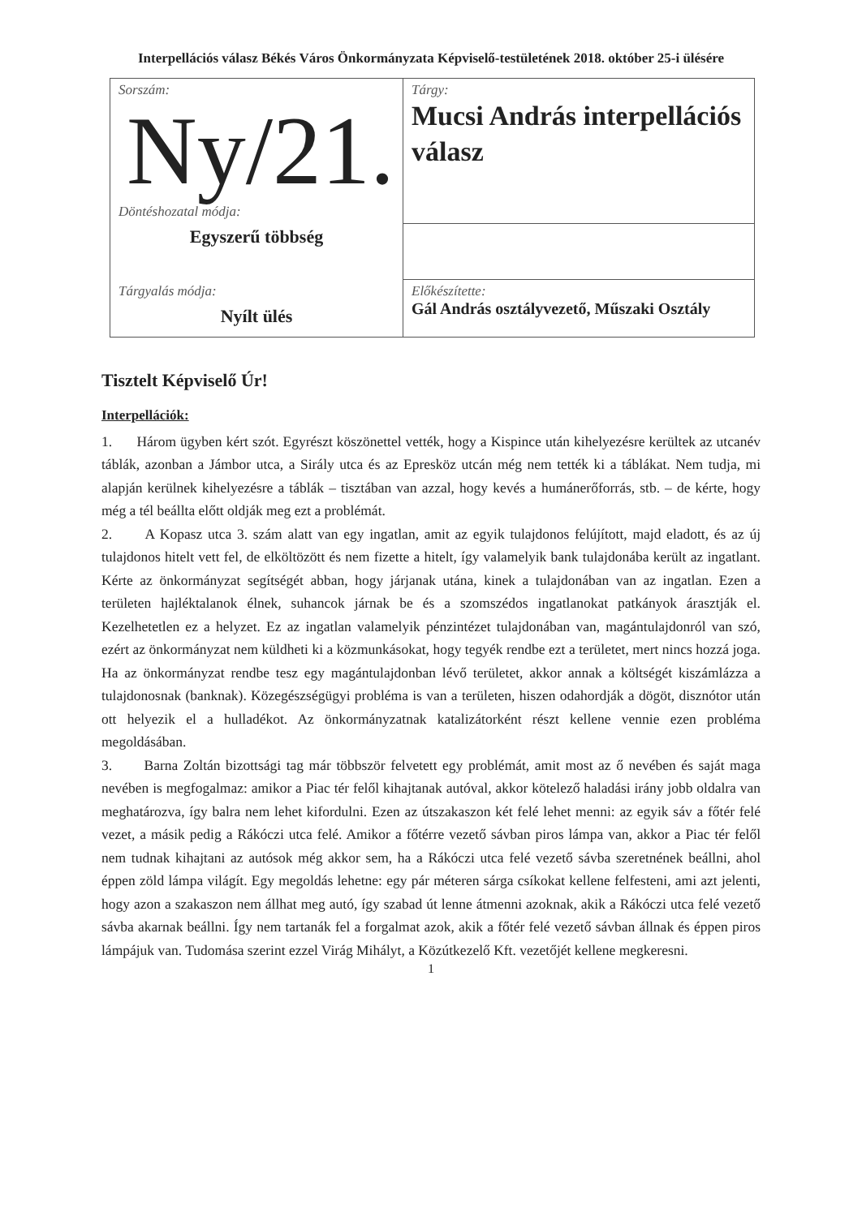Interpellációs válasz Békés Város Önkormányzata Képviselő-testületének 2018. október 25-i ülésére
| Sorszám: Ny/21. Döntéshozatal módja: Egyszerű többség | Tárgy: Mucsi András interpellációs válasz |
| Tárgyalás módja: Nyílt ülés | Előkészítette: Gál András osztályvezető, Műszaki Osztály |
Tisztelt Képviselő Úr!
Interpellációk:
1. Három ügyben kért szót. Egyrészt köszönettel vették, hogy a Kispince után kihelyezésre kerültek az utcanév táblák, azonban a Jámbor utca, a Sirály utca és az Epresköz utcán még nem tették ki a táblákat. Nem tudja, mi alapján kerülnek kihelyezésre a táblák – tisztában van azzal, hogy kevés a humánerőforrás, stb. – de kérte, hogy még a tél beállta előtt oldják meg ezt a problémát.
2. A Kopasz utca 3. szám alatt van egy ingatlan, amit az egyik tulajdonos felújított, majd eladott, és az új tulajdonos hitelt vett fel, de elköltözött és nem fizette a hitelt, így valamelyik bank tulajdonába került az ingatlant. Kérte az önkormányzat segítségét abban, hogy járjanak utána, kinek a tulajdonában van az ingatlan. Ezen a területen hajléktalanok élnek, suhancok járnak be és a szomszédos ingatlanokat patkányok árasztják el. Kezelhetetlen ez a helyzet. Ez az ingatlan valamelyik pénzintézet tulajdonában van, magántulajdonról van szó, ezért az önkormányzat nem küldheti ki a közmunkásokat, hogy tegyék rendbe ezt a területet, mert nincs hozzá joga. Ha az önkormányzat rendbe tesz egy magántulajdonban lévő területet, akkor annak a költségét kiszámlázza a tulajdonosnak (banknak). Közegészségügyi probléma is van a területen, hiszen odahordják a dögöt, disznótor után ott helyezik el a hulladékot. Az önkormányzatnak katalizátorként részt kellene vennie ezen probléma megoldásában.
3. Barna Zoltán bizottsági tag már többször felvetett egy problémát, amit most az ő nevében és saját maga nevében is megfogalmaz: amikor a Piac tér felől kihajtanak autóval, akkor kötelező haladási irány jobb oldalra van meghatározva, így balra nem lehet kifordulni. Ezen az útszakaszon két felé lehet menni: az egyik sáv a főtér felé vezet, a másik pedig a Rákóczi utca felé. Amikor a főtérre vezető sávban piros lámpa van, akkor a Piac tér felől nem tudnak kihajtani az autósok még akkor sem, ha a Rákóczi utca felé vezető sávba szeretnének beállni, ahol éppen zöld lámpa világít. Egy megoldás lehetne: egy pár méteren sárga csíkokat kellene felfesteni, ami azt jelenti, hogy azon a szakaszon nem állhat meg autó, így szabad út lenne átmenni azoknak, akik a Rákóczi utca felé vezető sávba akarnak beállni. Így nem tartanák fel a forgalmat azok, akik a főtér felé vezető sávban állnak és éppen piros lámpájuk van. Tudomása szerint ezzel Virág Mihályt, a Közútkezelő Kft. vezetőjét kellene megkeresni.
1